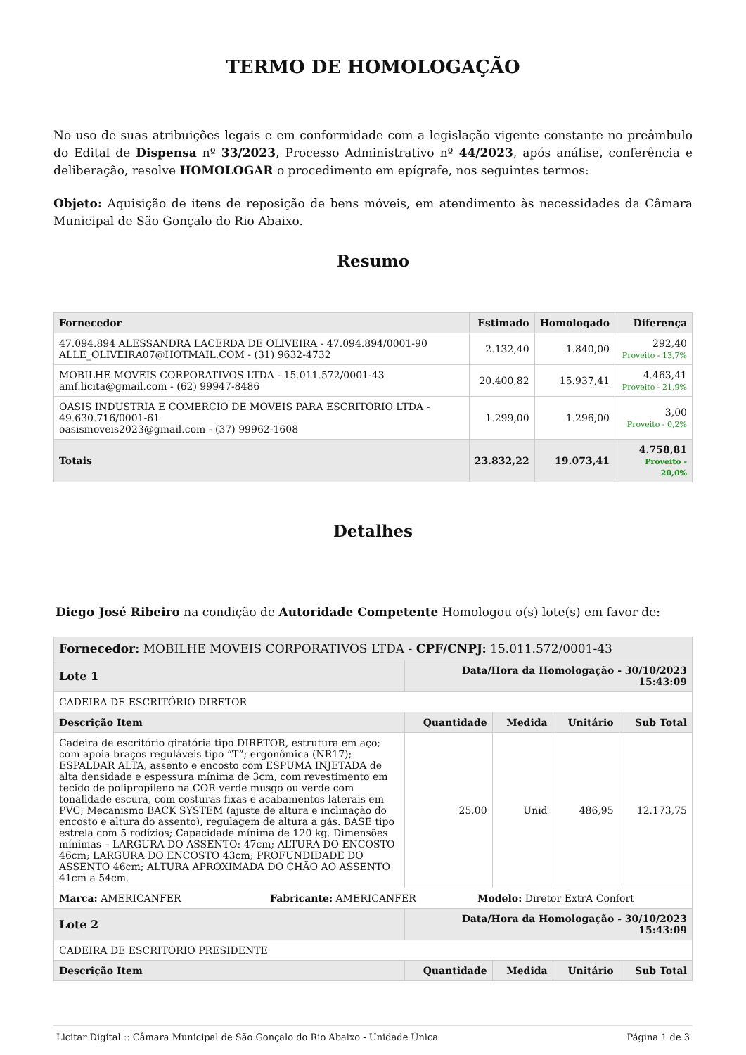TERMO DE HOMOLOGAÇÃO
No uso de suas atribuições legais e em conformidade com a legislação vigente constante no preâmbulo do Edital de Dispensa nº 33/2023, Processo Administrativo nº 44/2023, após análise, conferência e deliberação, resolve HOMOLOGAR o procedimento em epígrafe, nos seguintes termos:
Objeto: Aquisição de itens de reposição de bens móveis, em atendimento às necessidades da Câmara Municipal de São Gonçalo do Rio Abaixo.
Resumo
| Fornecedor | Estimado | Homologado | Diferença |
| --- | --- | --- | --- |
| 47.094.894 ALESSANDRA LACERDA DE OLIVEIRA - 47.094.894/0001-90 ALLE_OLIVEIRA07@HOTMAIL.COM - (31) 9632-4732 | 2.132,40 | 1.840,00 | 292,40 Proveito - 13,7% |
| MOBILHE MOVEIS CORPORATIVOS LTDA - 15.011.572/0001-43 amf.licita@gmail.com - (62) 99947-8486 | 20.400,82 | 15.937,41 | 4.463,41 Proveito - 21,9% |
| OASIS INDUSTRIA E COMERCIO DE MOVEIS PARA ESCRITORIO LTDA - 49.630.716/0001-61 oasismoveis2023@gmail.com - (37) 99962-1608 | 1.299,00 | 1.296,00 | 3,00 Proveito - 0,2% |
| Totais | 23.832,22 | 19.073,41 | 4.758,81 Proveito - 20,0% |
Detalhes
Diego José Ribeiro na condição de Autoridade Competente Homologou o(s) lote(s) em favor de:
| Fornecedor: MOBILHE MOVEIS CORPORATIVOS LTDA - CPF/CNPJ: 15.011.572/0001-43 | | | | |
| --- | --- | --- | --- | --- |
| Lote 1 | Data/Hora da Homologação - 30/10/2023 15:43:09 | | | |
| CADEIRA DE ESCRITÓRIO DIRETOR | | | | |
| Descrição Item | Quantidade | Medida | Unitário | Sub Total |
| Cadeira de escritório giratória tipo DIRETOR, estrutura em aço; com apoia braços reguláveis tipo “T”; ergonômica (NR17); ESPALDAR ALTA, assento e encosto com ESPUMA INJETADA de alta densidade e espessura mínima de 3cm, com revestimento em tecido de polipropileno na COR verde musgo ou verde com tonalidade escura, com costuras fixas e acabamentos laterais em PVC; Mecanismo BACK SYSTEM (ajuste de altura e inclinação do encosto e altura do assento), regulagem de altura a gás. BASE tipo estrela com 5 rodízios; Capacidade mínima de 120 kg. Dimensões mínimas – LARGURA DO ASSENTO: 47cm; ALTURA DO ENCOSTO 46cm; LARGURA DO ENCOSTO 43cm; PROFUNDIDADE DO ASSENTO 46cm; ALTURA APROXIMADA DO CHÃO AO ASSENTO 41cm a 54cm. | 25,00 | Unid | 486,95 | 12.173,75 |
| Marca: AMERICANFER Fabricante: AMERICANFER Modelo: Diretor ExtrA Confort | | | | |
| Lote 2 | Data/Hora da Homologação - 30/10/2023 15:43:09 | | | |
| CADEIRA DE ESCRITÓRIO PRESIDENTE | | | | |
| Descrição Item | Quantidade | Medida | Unitário | Sub Total |
Licitar Digital :: Câmara Municipal de São Gonçalo do Rio Abaixo - Unidade Única Página 1 de 3